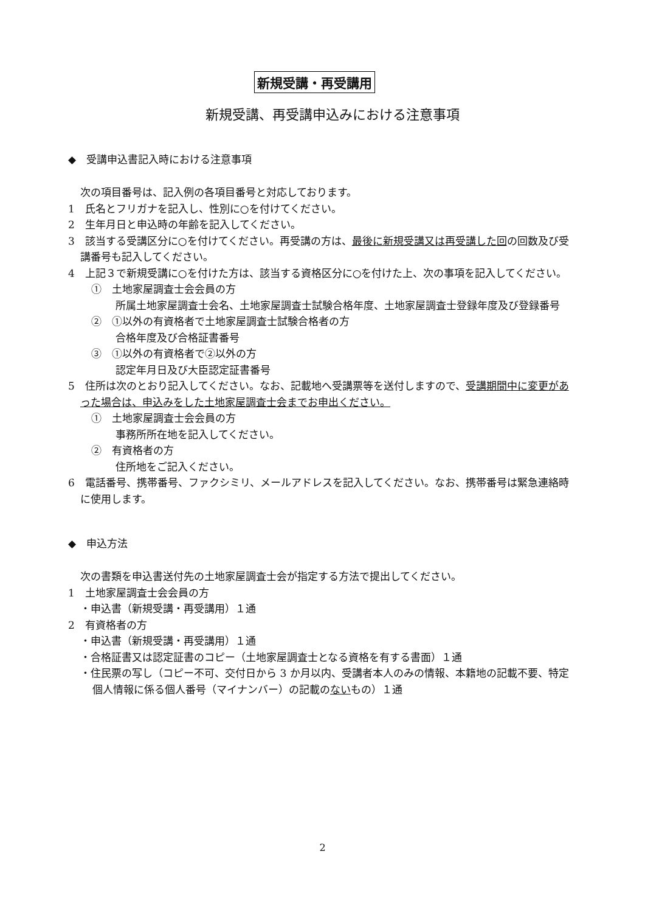新規受講・再受講用
新規受講、再受講申込みにおける注意事項
◆　受講申込書記入時における注意事項
次の項目番号は、記入例の各項目番号と対応しております。
1　氏名とフリガナを記入し、性別に○を付けてください。
2　生年月日と申込時の年齢を記入してください。
3　該当する受講区分に○を付けてください。再受講の方は、最後に新規受講又は再受講した回の回数及び受講番号も記入してください。
4　上記３で新規受講に○を付けた方は、該当する資格区分に○を付けた上、次の事項を記入してください。
①　土地家屋調査士会会員の方
所属土地家屋調査士会名、土地家屋調査士試験合格年度、土地家屋調査士登録年度及び登録番号
②　①以外の有資格者で土地家屋調査士試験合格者の方
合格年度及び合格証書番号
③　①以外の有資格者で②以外の方
認定年月日及び大臣認定証書番号
5　住所は次のとおり記入してください。なお、記載地へ受講票等を送付しますので、受講期間中に変更があった場合は、申込みをした土地家屋調査士会までお申出ください。
①　土地家屋調査士会会員の方
事務所所在地を記入してください。
②　有資格者の方
住所地をご記入ください。
6　電話番号、携帯番号、ファクシミリ、メールアドレスを記入してください。なお、携帯番号は緊急連絡時に使用します。
◆　申込方法
次の書類を申込書送付先の土地家屋調査士会が指定する方法で提出してください。
1　土地家屋調査士会会員の方
・申込書（新規受講・再受講用）１通
2　有資格者の方
・申込書（新規受講・再受講用）１通
・合格証書又は認定証書のコピー（土地家屋調査士となる資格を有する書面）１通
・住民票の写し（コピー不可、交付日から 3 か月以内、受講者本人のみの情報、本籍地の記載不要、特定個人情報に係る個人番号（マイナンバー）の記載のないもの）１通
2